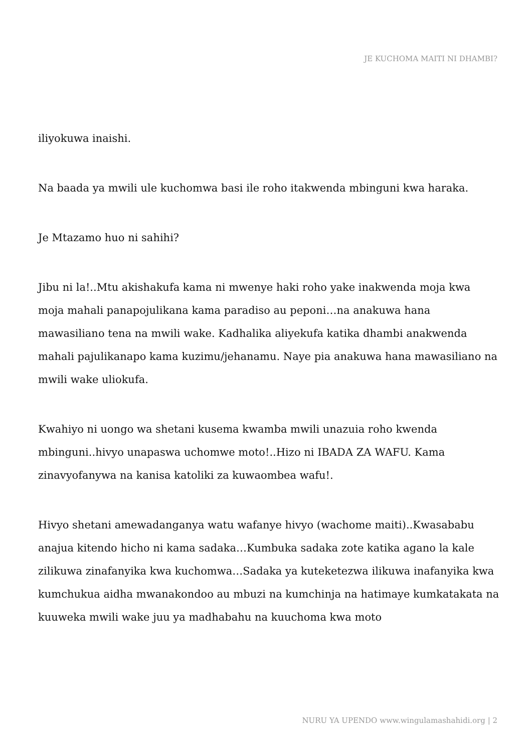JE KUCHOMA MAITI NI DHAMBI?
iliyokuwa inaishi.
Na baada ya mwili ule kuchomwa basi ile roho itakwenda mbinguni kwa haraka.
Je Mtazamo huo ni sahihi?
Jibu ni la!..Mtu akishakufa kama ni mwenye haki roho yake inakwenda moja kwa moja mahali panapojulikana kama paradiso au peponi…na anakuwa hana mawasiliano tena na mwili wake. Kadhalika aliyekufa katika dhambi anakwenda mahali pajulikanapo kama kuzimu/jehanamu. Naye pia anakuwa hana mawasiliano na mwili wake uliokufa.
Kwahiyo ni uongo wa shetani kusema kwamba mwili unazuia roho kwenda mbinguni..hivyo unapaswa uchomwe moto!..Hizo ni IBADA ZA WAFU. Kama zinavyofanywa na kanisa katoliki za kuwaombea wafu!.
Hivyo shetani amewadanganya watu wafanye hivyo (wachome maiti)..Kwasababu anajua kitendo hicho ni kama sadaka…Kumbuka sadaka zote katika agano la kale zilikuwa zinafanyika kwa kuchomwa…Sadaka ya kuteketezwa ilikuwa inafanyika kwa kumchukua aidha mwanakondoo au mbuzi na kumchinja na hatimaye kumkatakata na kuuweka mwili wake juu ya madhabahu na kuuchoma kwa moto
NURU YA UPENDO www.wingulamashahidi.org | 2